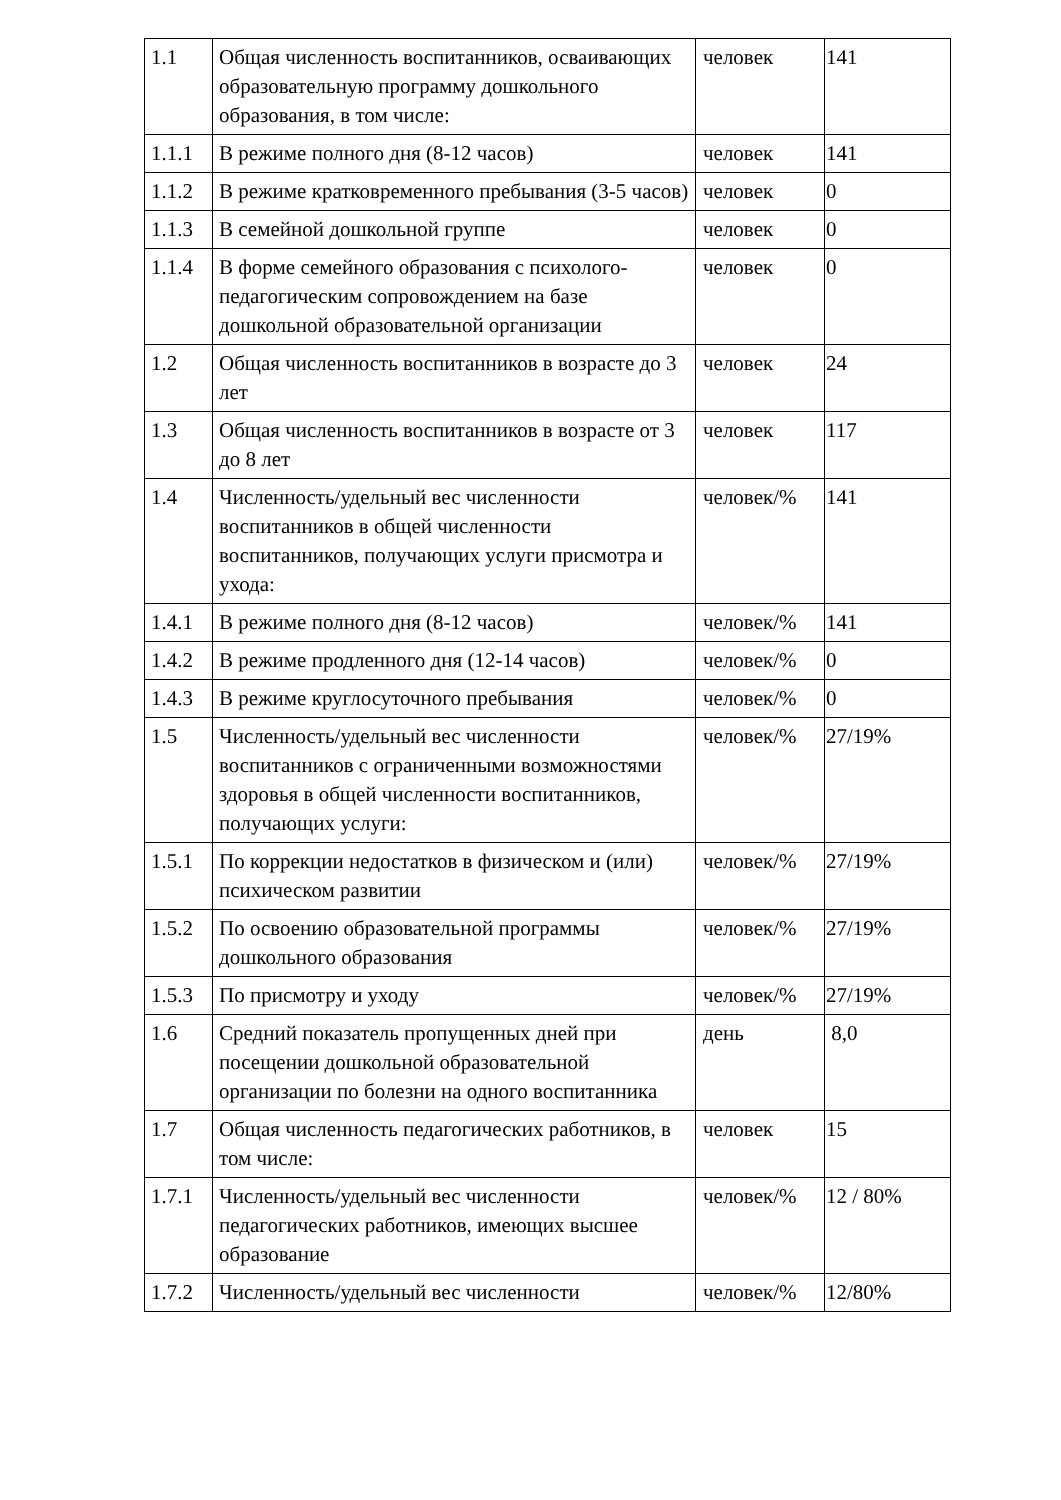| 1.1 | Общая численность воспитанников, осваивающих образовательную программу дошкольного образования, в том числе: | человек | 141 |
| 1.1.1 | В режиме полного дня (8-12 часов) | человек | 141 |
| 1.1.2 | В режиме кратковременного пребывания (3-5 часов) | человек | 0 |
| 1.1.3 | В семейной дошкольной группе | человек | 0 |
| 1.1.4 | В форме семейного образования с психолого-педагогическим сопровождением на базе дошкольной образовательной организации | человек | 0 |
| 1.2 | Общая численность воспитанников в возрасте до 3 лет | человек | 24 |
| 1.3 | Общая численность воспитанников в возрасте от 3 до 8 лет | человек | 117 |
| 1.4 | Численность/удельный вес численности воспитанников в общей численности воспитанников, получающих услуги присмотра и ухода: | человек/% | 141 |
| 1.4.1 | В режиме полного дня (8-12 часов) | человек/% | 141 |
| 1.4.2 | В режиме продленного дня (12-14 часов) | человек/% | 0 |
| 1.4.3 | В режиме круглосуточного пребывания | человек/% | 0 |
| 1.5 | Численность/удельный вес численности воспитанников с ограниченными возможностями здоровья в общей численности воспитанников, получающих услуги: | человек/% | 27/19% |
| 1.5.1 | По коррекции недостатков в физическом и (или) психическом развитии | человек/% | 27/19% |
| 1.5.2 | По освоению образовательной программы дошкольного образования | человек/% | 27/19% |
| 1.5.3 | По присмотру и уходу | человек/% | 27/19% |
| 1.6 | Средний показатель пропущенных дней при посещении дошкольной образовательной организации по болезни на одного воспитанника | день | 8,0 |
| 1.7 | Общая численность педагогических работников, в том числе: | человек | 15 |
| 1.7.1 | Численность/удельный вес численности педагогических работников, имеющих высшее образование | человек/% | 12 / 80% |
| 1.7.2 | Численность/удельный вес численности | человек/% | 12/80% |